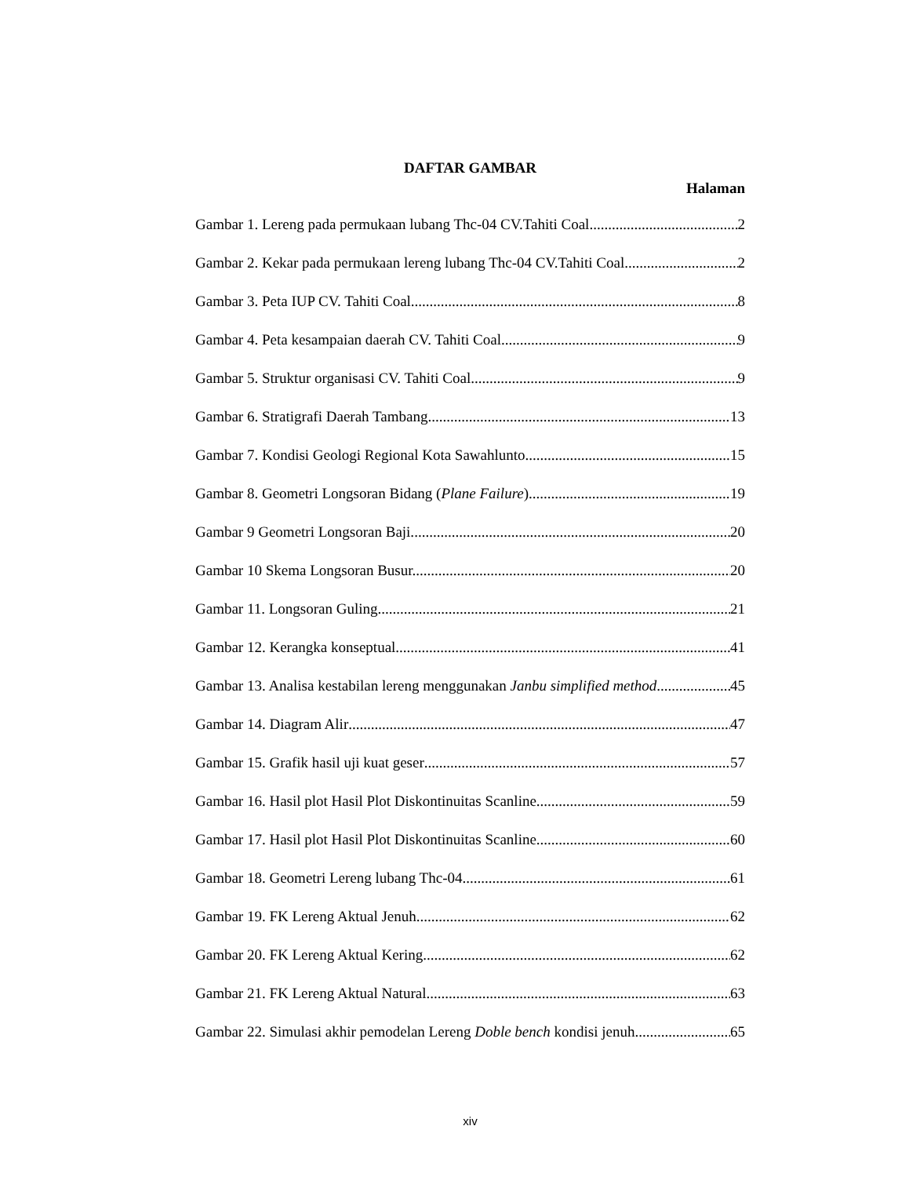DAFTAR GAMBAR
Halaman
Gambar 1. Lereng pada permukaan lubang Thc-04 CV.Tahiti Coal 2
Gambar 2. Kekar pada permukaan lereng lubang Thc-04 CV.Tahiti Coal 2
Gambar 3. Peta IUP CV. Tahiti Coal 8
Gambar 4. Peta kesampaian daerah CV. Tahiti Coal 9
Gambar 5. Struktur organisasi CV. Tahiti Coal 9
Gambar 6. Stratigrafi Daerah Tambang 13
Gambar 7. Kondisi Geologi Regional Kota Sawahlunto 15
Gambar 8. Geometri Longsoran Bidang (Plane Failure) 19
Gambar 9 Geometri Longsoran Baji. 20
Gambar 10 Skema Longsoran Busur. 20
Gambar 11. Longsoran Guling 21
Gambar 12. Kerangka konseptual 41
Gambar 13. Analisa kestabilan lereng menggunakan Janbu simplified method 45
Gambar 14. Diagram Alir 47
Gambar 15. Grafik hasil uji kuat geser 57
Gambar 16. Hasil plot Hasil Plot Diskontinuitas Scanline 59
Gambar 17. Hasil plot Hasil Plot Diskontinuitas Scanline 60
Gambar 18. Geometri Lereng lubang Thc-04 61
Gambar 19. FK Lereng Aktual Jenuh 62
Gambar 20. FK Lereng Aktual Kering 62
Gambar 21. FK Lereng Aktual Natural 63
Gambar 22. Simulasi akhir pemodelan Lereng Doble bench kondisi jenuh 65
xiv